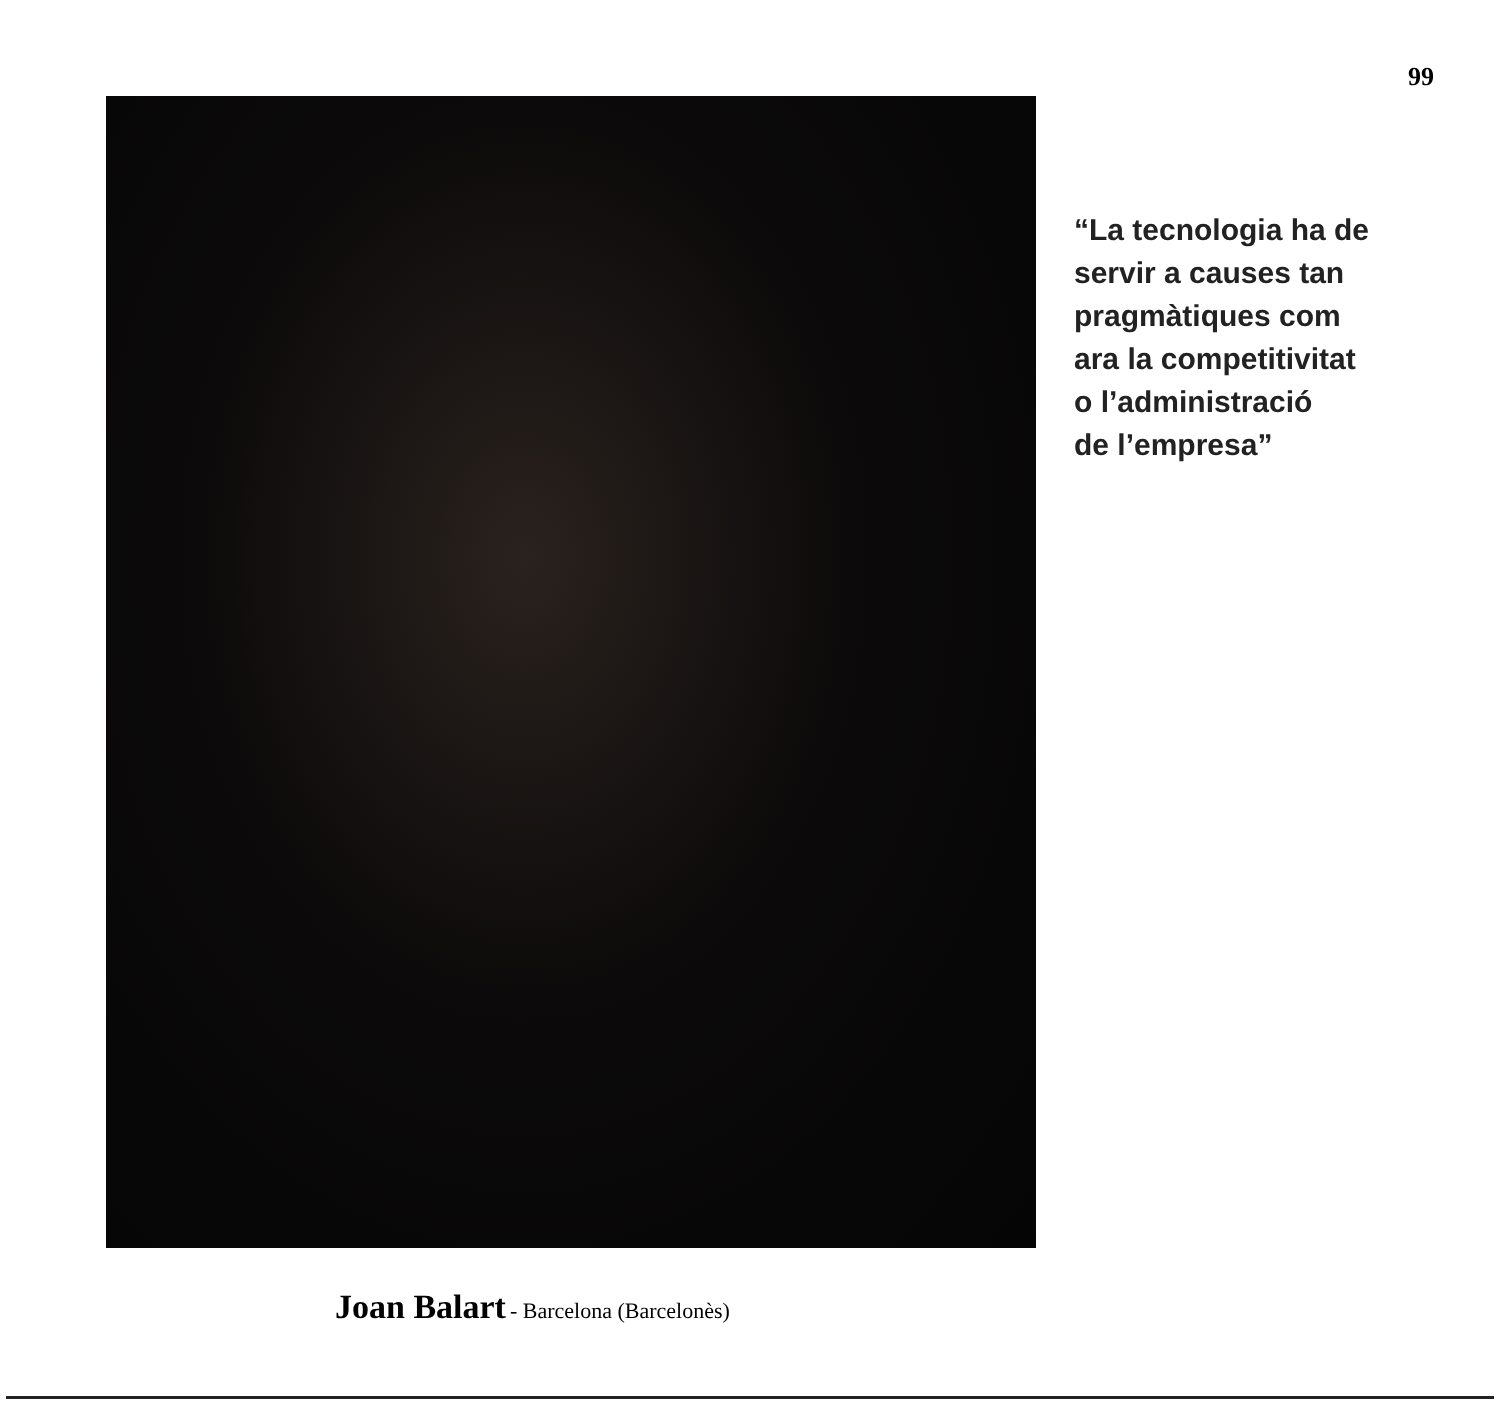99
“La tecnologia ha de
servir a causes tan
pragmàtiques com
ara la competitivitat
o l’administració
de l’empresa”
Joan Balart - Barcelona (Barcelonès)